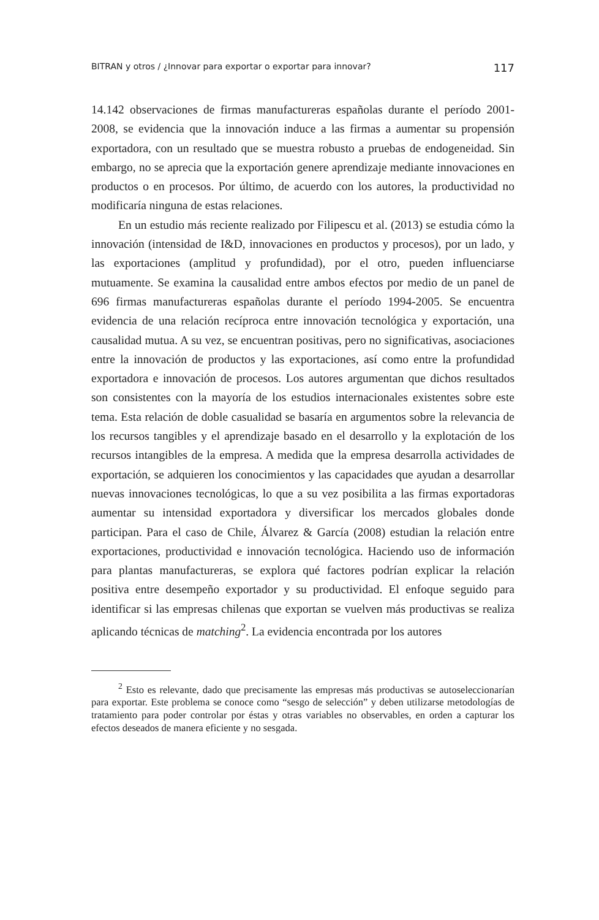BITRAN y otros / ¿Innovar para exportar o exportar para innovar? 117
14.142 observaciones de firmas manufactureras españolas durante el período 2001-2008, se evidencia que la innovación induce a las firmas a aumentar su propensión exportadora, con un resultado que se muestra robusto a pruebas de endogeneidad. Sin embargo, no se aprecia que la exportación genere aprendizaje mediante innovaciones en productos o en procesos. Por último, de acuerdo con los autores, la productividad no modificaría ninguna de estas relaciones.
En un estudio más reciente realizado por Filipescu et al. (2013) se estudia cómo la innovación (intensidad de I&D, innovaciones en productos y procesos), por un lado, y las exportaciones (amplitud y profundidad), por el otro, pueden influenciarse mutuamente. Se examina la causalidad entre ambos efectos por medio de un panel de 696 firmas manufactureras españolas durante el período 1994-2005. Se encuentra evidencia de una relación recíproca entre innovación tecnológica y exportación, una causalidad mutua. A su vez, se encuentran positivas, pero no significativas, asociaciones entre la innovación de productos y las exportaciones, así como entre la profundidad exportadora e innovación de procesos. Los autores argumentan que dichos resultados son consistentes con la mayoría de los estudios internacionales existentes sobre este tema. Esta relación de doble casualidad se basaría en argumentos sobre la relevancia de los recursos tangibles y el aprendizaje basado en el desarrollo y la explotación de los recursos intangibles de la empresa. A medida que la empresa desarrolla actividades de exportación, se adquieren los conocimientos y las capacidades que ayudan a desarrollar nuevas innovaciones tecnológicas, lo que a su vez posibilita a las firmas exportadoras aumentar su intensidad exportadora y diversificar los mercados globales donde participan. Para el caso de Chile, Álvarez & García (2008) estudian la relación entre exportaciones, productividad e innovación tecnológica. Haciendo uso de información para plantas manufactureras, se explora qué factores podrían explicar la relación positiva entre desempeño exportador y su productividad. El enfoque seguido para identificar si las empresas chilenas que exportan se vuelven más productivas se realiza aplicando técnicas de matching<sup>2</sup>. La evidencia encontrada por los autores
<sup>2</sup> Esto es relevante, dado que precisamente las empresas más productivas se autoseleccionarían para exportar. Este problema se conoce como “sesgo de selección” y deben utilizarse metodologías de tratamiento para poder controlar por éstas y otras variables no observables, en orden a capturar los efectos deseados de manera eficiente y no sesgada.